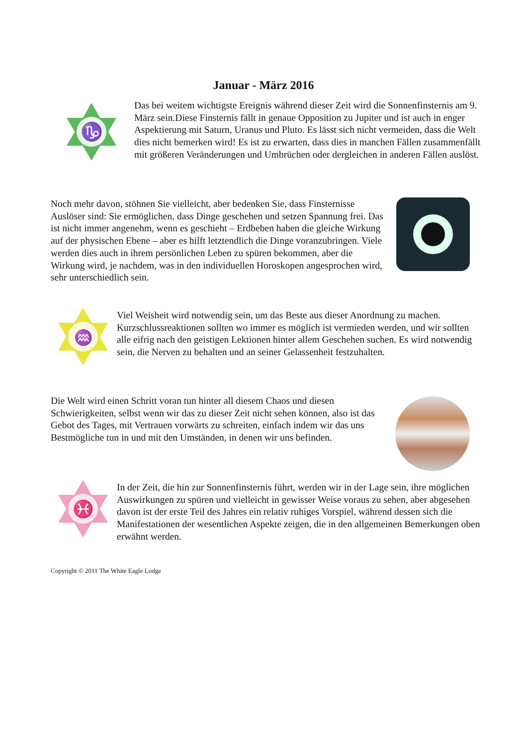Januar - März 2016
♑
Das bei weitem wichtigste Ereignis während dieser Zeit wird die Sonnenfinsternis am 9. März sein.Diese Finsternis fällt in genaue Opposition zu Jupiter und ist auch in enger Aspektierung mit Saturn, Uranus und Pluto. Es lässt sich nicht vermeiden, dass die Welt dies nicht bemerken wird! Es ist zu erwarten, dass dies in manchen Fällen zusammenfällt mit größeren Veränderungen und Umbrüchen oder dergleichen in anderen Fällen auslöst.
Noch mehr davon, stöhnen Sie vielleicht, aber bedenken Sie, dass Finsternisse Auslöser sind: Sie ermöglichen, dass Dinge geschehen und setzen Spannung frei. Das ist nicht immer angenehm, wenn es geschieht – Erdbeben haben die gleiche Wirkung auf der physischen Ebene – aber es hilft letztendlich die Dinge voranzubringen. Viele werden dies auch in ihrem persönlichen Leben zu spüren bekommen, aber die Wirkung wird, je nachdem, was in den individuellen Horoskopen angesprochen wird, sehr unterschiedlich sein.
♒
Viel Weisheit wird notwendig sein, um das Beste aus dieser Anordnung zu machen. Kurzschlussreaktionen sollten wo immer es möglich ist vermieden werden, und wir sollten alle eifrig nach den geistigen Lektionen hinter allem Geschehen suchen. Es wird notwendig sein, die Nerven zu behalten und an seiner Gelassenheit festzuhalten.
Die Welt wird einen Schritt voran tun hinter all diesem Chaos und diesen Schwierigkeiten, selbst wenn wir das zu dieser Zeit nicht sehen können, also ist das Gebot des Tages, mit Vertrauen vorwärts zu schreiten, einfach indem wir das uns Bestmögliche tun in und mit den Umständen, in denen wir uns befinden.
♓
In der Zeit, die hin zur Sonnenfinsternis führt, werden wir in der Lage sein, ihre möglichen Auswirkungen zu spüren und vielleicht in gewisser Weise voraus zu sehen, aber abgesehen davon ist der erste Teil des Jahres ein relativ ruhiges Vorspiel, während dessen sich die Manifestationen der wesentlichen Aspekte zeigen, die in den allgemeinen Bemerkungen oben erwähnt werden.
Copyright © 2011 The White Eagle Lodge